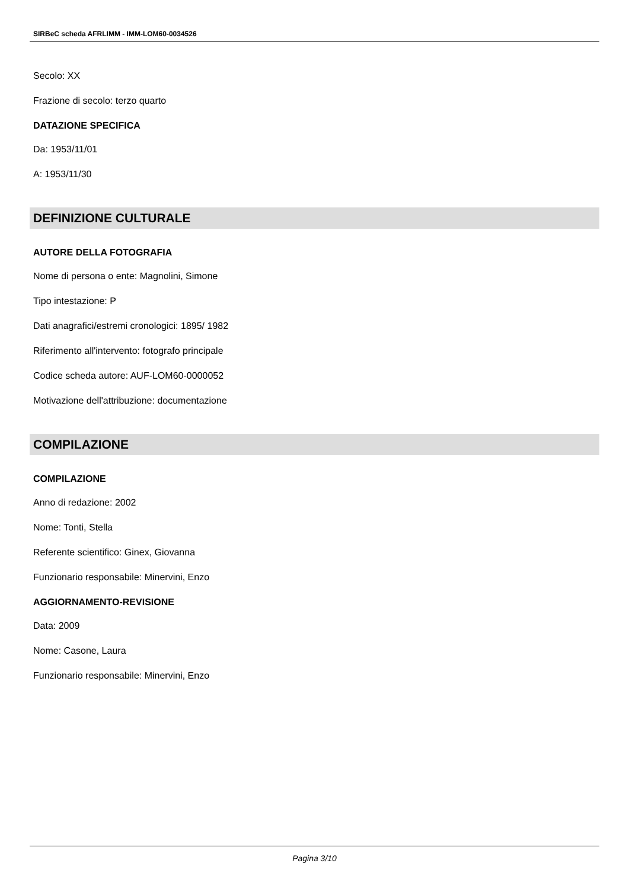SIRBeC scheda AFRLIMM - IMM-LOM60-0034526
Secolo: XX
Frazione di secolo: terzo quarto
DATAZIONE SPECIFICA
Da: 1953/11/01
A: 1953/11/30
DEFINIZIONE CULTURALE
AUTORE DELLA FOTOGRAFIA
Nome di persona o ente: Magnolini, Simone
Tipo intestazione: P
Dati anagrafici/estremi cronologici: 1895/ 1982
Riferimento all'intervento: fotografo principale
Codice scheda autore: AUF-LOM60-0000052
Motivazione dell'attribuzione: documentazione
COMPILAZIONE
COMPILAZIONE
Anno di redazione: 2002
Nome: Tonti, Stella
Referente scientifico: Ginex, Giovanna
Funzionario responsabile: Minervini, Enzo
AGGIORNAMENTO-REVISIONE
Data: 2009
Nome: Casone, Laura
Funzionario responsabile: Minervini, Enzo
Pagina 3/10